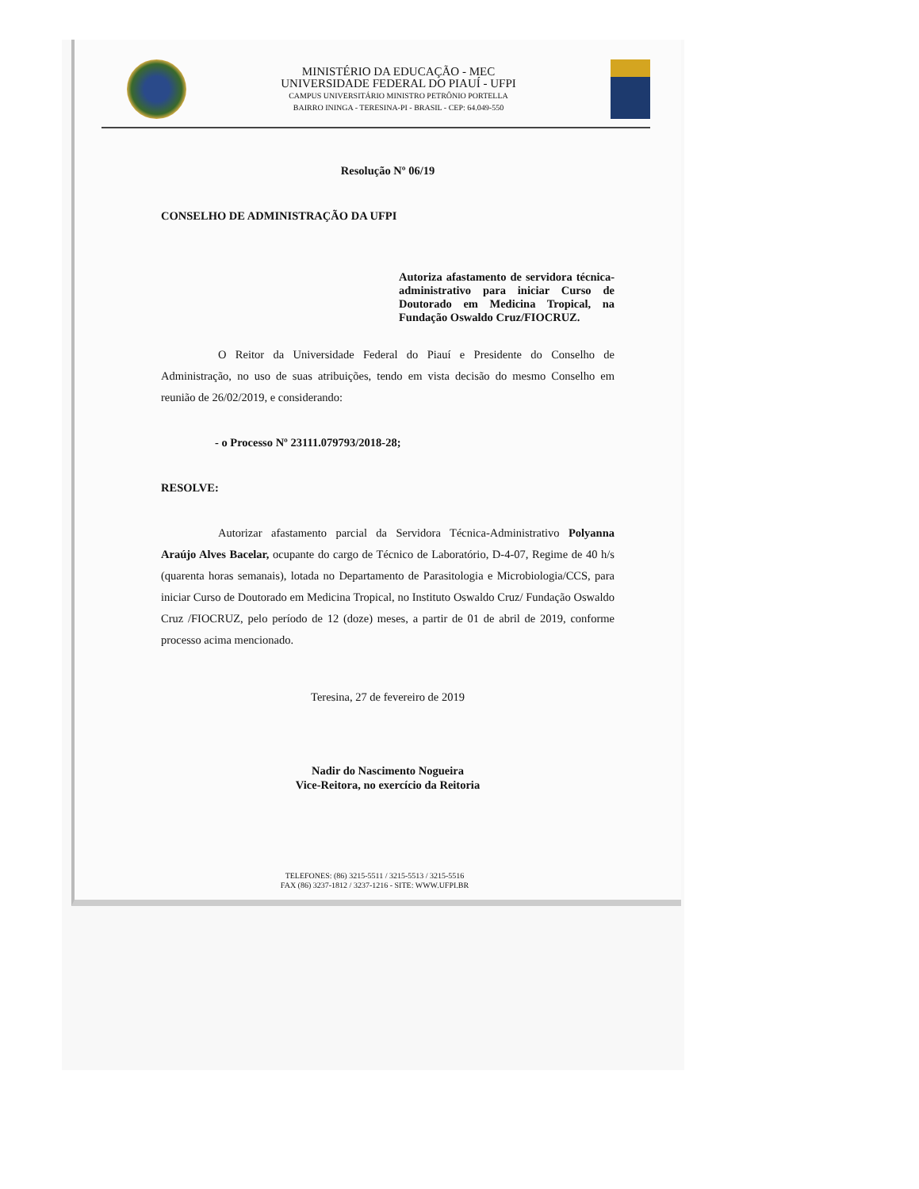MINISTÉRIO DA EDUCAÇÃO - MEC
UNIVERSIDADE FEDERAL DO PIAUÍ - UFPI
CAMPUS UNIVERSITÁRIO MINISTRO PETRÔNIO PORTELLA
BAIRRO ININGA - TERESINA-PI - BRASIL - CEP: 64.049-550
Resolução Nº 06/19
CONSELHO DE ADMINISTRAÇÃO DA UFPI
Autoriza afastamento de servidora técnica-administrativo para iniciar Curso de Doutorado em Medicina Tropical, na Fundação Oswaldo Cruz/FIOCRUZ.
O Reitor da Universidade Federal do Piauí e Presidente do Conselho de Administração, no uso de suas atribuições, tendo em vista decisão do mesmo Conselho em reunião de 26/02/2019, e considerando:
- o Processo Nº 23111.079793/2018-28;
RESOLVE:
Autorizar afastamento parcial da Servidora Técnica-Administrativo Polyanna Araújo Alves Bacelar, ocupante do cargo de Técnico de Laboratório, D-4-07, Regime de 40 h/s (quarenta horas semanais), lotada no Departamento de Parasitologia e Microbiologia/CCS, para iniciar Curso de Doutorado em Medicina Tropical, no Instituto Oswaldo Cruz/ Fundação Oswaldo Cruz /FIOCRUZ, pelo período de 12 (doze) meses, a partir de 01 de abril de 2019, conforme processo acima mencionado.
Teresina, 27 de fevereiro de 2019
Nadir do Nascimento Nogueira
Vice-Reitora, no exercício da Reitoria
TELEFONES: (86) 3215-5511 / 3215-5513 / 3215-5516
FAX (86) 3237-1812 / 3237-1216 - SITE: WWW.UFPI.BR